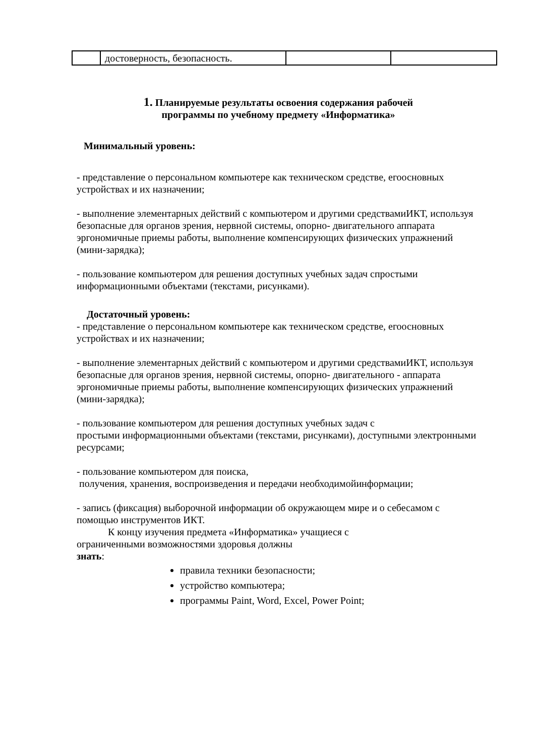| | достоверность, безопасность. | | |
1. Планируемые результаты освоения содержания рабочей
программы по учебному предмету «Информатика»
Минимальный уровень:
- представление о персональном компьютере как техническом средстве, егоосновных устройствах и их назначении;
- выполнение элементарных действий с компьютером и другими средствамиИКТ, используя безопасные для органов зрения, нервной системы, опорно- двигательного аппарата эргономичные приемы работы, выполнение компенсирующих физических упражнений (мини-зарядка);
- пользование компьютером для решения доступных учебных задач спростыми информационными объектами (текстами, рисунками).
Достаточный уровень:
- представление о персональном компьютере как техническом средстве, егоосновных устройствах и их назначении;
- выполнение элементарных действий с компьютером и другими средствамиИКТ, используя безопасные для органов зрения, нервной системы, опорно- двигательного - аппарата эргономичные приемы работы, выполнение компенсирующих физических упражнений (мини-зарядка);
- пользование компьютером для решения доступных учебных задач с
простыми информационными объектами (текстами, рисунками), доступными электронными ресурсами;
- пользование компьютером для поиска,
получения, хранения, воспроизведения и передачи необходимойинформации;
- запись (фиксация) выборочной информации об окружающем мире и о себесамом с помощью инструментов ИКТ.
К концу изучения предмета «Информатика» учащиеся с
ограниченными возможностями здоровья должны
знать:
правила техники безопасности;
устройство компьютера;
программы Paint, Word, Excel, Power Point;